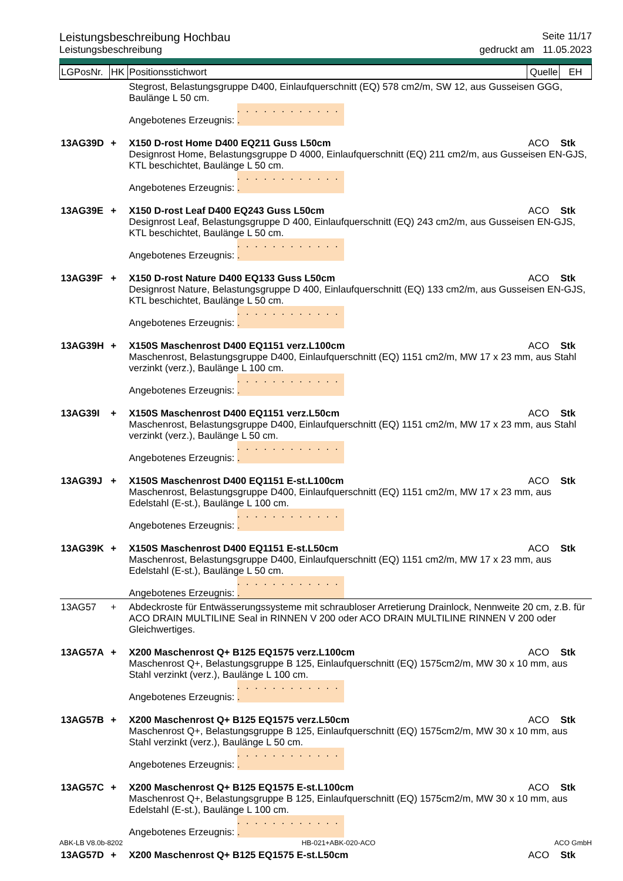Leistungsbeschreibung Hochbau Seite 11/17
Leistungsbeschreibung gedruckt am 11.05.2023
| LGPosNr. | HK | Positionsstichwort | Quelle | EH |
| --- | --- | --- | --- | --- |
| | | Stegrost, Belastungsgruppe D400, Einlaufquerschnitt (EQ) 578 cm2/m, SW 12, aus Gusseisen GGG, Baulänge L 50 cm. Angebotenes Erzeugnis: . . . . . . . . . . . . . | | |
| 13AG39D | + | X150 D-rost Home D400 EQ211 Guss L50cm | ACO | Stk |
| | | Designrost Home, Belastungsgruppe D 4000, Einlaufquerschnitt (EQ) 211 cm2/m, aus Gusseisen EN-GJS, KTL beschichtet, Baulänge L 50 cm. Angebotenes Erzeugnis: . . . . . . . . . . . . . | | |
| 13AG39E | + | X150 D-rost Leaf D400 EQ243 Guss L50cm | ACO | Stk |
| | | Designrost Leaf, Belastungsgruppe D 400, Einlaufquerschnitt (EQ) 243 cm2/m, aus Gusseisen EN-GJS, KTL beschichtet, Baulänge L 50 cm. Angebotenes Erzeugnis: . . . . . . . . . . . . . | | |
| 13AG39F | + | X150 D-rost Nature D400 EQ133 Guss L50cm | ACO | Stk |
| | | Designrost Nature, Belastungsgruppe D 400, Einlaufquerschnitt (EQ) 133 cm2/m, aus Gusseisen EN-GJS, KTL beschichtet, Baulänge L 50 cm. Angebotenes Erzeugnis: . . . . . . . . . . . . . | | |
| 13AG39H | + | X150S Maschenrost D400 EQ1151 verz.L100cm | ACO | Stk |
| | | Maschenrost, Belastungsgruppe D400, Einlaufquerschnitt (EQ) 1151 cm2/m, MW 17 x 23 mm, aus Stahl verzinkt (verz.), Baulänge L 100 cm. Angebotenes Erzeugnis: . . . . . . . . . . . . . | | |
| 13AG39I | + | X150S Maschenrost D400 EQ1151 verz.L50cm | ACO | Stk |
| | | Maschenrost, Belastungsgruppe D400, Einlaufquerschnitt (EQ) 1151 cm2/m, MW 17 x 23 mm, aus Stahl verzinkt (verz.), Baulänge L 50 cm. Angebotenes Erzeugnis: . . . . . . . . . . . . . | | |
| 13AG39J | + | X150S Maschenrost D400 EQ1151 E-st.L100cm | ACO | Stk |
| | | Maschenrost, Belastungsgruppe D400, Einlaufquerschnitt (EQ) 1151 cm2/m, MW 17 x 23 mm, aus Edelstahl (E-st.), Baulänge L 100 cm. Angebotenes Erzeugnis: . . . . . . . . . . . . . | | |
| 13AG39K | + | X150S Maschenrost D400 EQ1151 E-st.L50cm | ACO | Stk |
| | | Maschenrost, Belastungsgruppe D400, Einlaufquerschnitt (EQ) 1151 cm2/m, MW 17 x 23 mm, aus Edelstahl (E-st.), Baulänge L 50 cm. Angebotenes Erzeugnis: . . . . . . . . . . . . . | | |
| 13AG57 | + | Abdeckroste für Entwässerungssysteme mit schraubloser Arretierung Drainlock, Nennweite 20 cm, z.B. für ACO DRAIN MULTILINE Seal in RINNEN V 200 oder ACO DRAIN MULTILINE RINNEN V 200 oder Gleichwertiges. | | |
| 13AG57A | + | X200 Maschenrost Q+ B125 EQ1575 verz.L100cm | ACO | Stk |
| | | Maschenrost Q+, Belastungsgruppe B 125, Einlaufquerschnitt (EQ) 1575cm2/m, MW 30 x 10 mm, aus Stahl verzinkt (verz.), Baulänge L 100 cm. Angebotenes Erzeugnis: . . . . . . . . . . . . . | | |
| 13AG57B | + | X200 Maschenrost Q+ B125 EQ1575 verz.L50cm | ACO | Stk |
| | | Maschenrost Q+, Belastungsgruppe B 125, Einlaufquerschnitt (EQ) 1575cm2/m, MW 30 x 10 mm, aus Stahl verzinkt (verz.), Baulänge L 50 cm. Angebotenes Erzeugnis: . . . . . . . . . . . . . | | |
| 13AG57C | + | X200 Maschenrost Q+ B125 EQ1575 E-st.L100cm | ACO | Stk |
| | | Maschenrost Q+, Belastungsgruppe B 125, Einlaufquerschnitt (EQ) 1575cm2/m, MW 30 x 10 mm, aus Edelstahl (E-st.), Baulänge L 100 cm. Angebotenes Erzeugnis: . . . . . . . . . . . . . | | |
| 13AG57D | + | X200 Maschenrost Q+ B125 EQ1575 E-st.L50cm | ACO | Stk |
ABK-LB V8.0b-8202 HB-021+ABK-020-ACO ACO GmbH